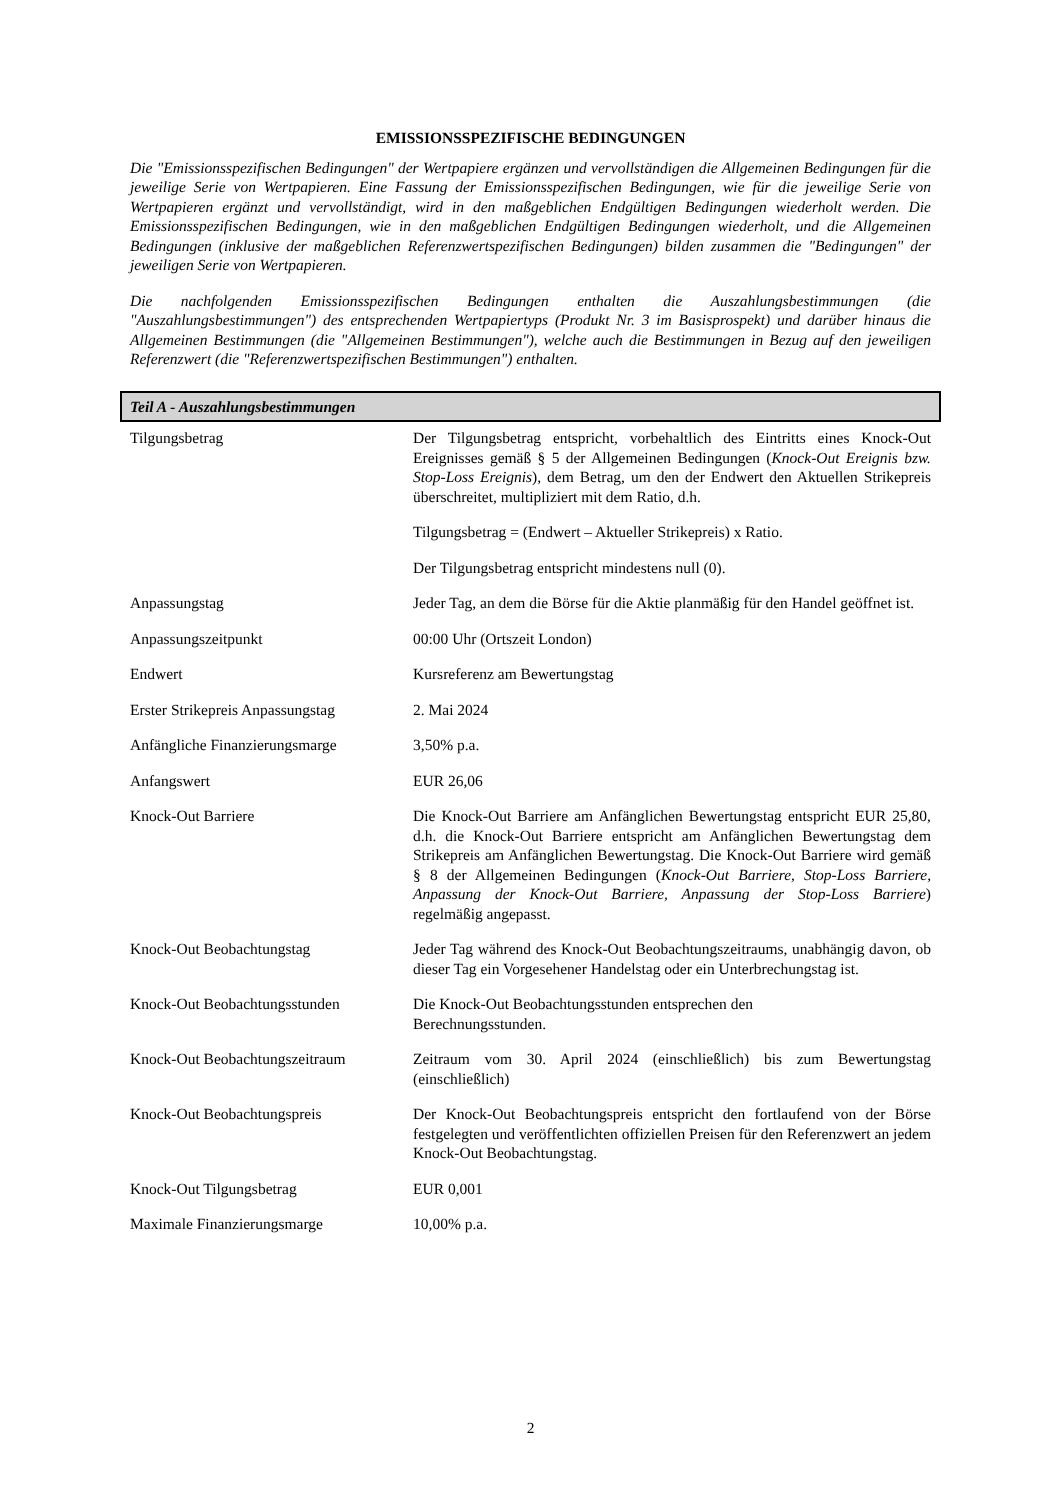EMISSIONSSPEZIFISCHE BEDINGUNGEN
Die "Emissionsspezifischen Bedingungen" der Wertpapiere ergänzen und vervollständigen die Allgemeinen Bedingungen für die jeweilige Serie von Wertpapieren. Eine Fassung der Emissionsspezifischen Bedingungen, wie für die jeweilige Serie von Wertpapieren ergänzt und vervollständigt, wird in den maßgeblichen Endgültigen Bedingungen wiederholt werden. Die Emissionsspezifischen Bedingungen, wie in den maßgeblichen Endgültigen Bedingungen wiederholt, und die Allgemeinen Bedingungen (inklusive der maßgeblichen Referenzwertspezifischen Bedingungen) bilden zusammen die "Bedingungen" der jeweiligen Serie von Wertpapieren.
Die nachfolgenden Emissionsspezifischen Bedingungen enthalten die Auszahlungsbestimmungen (die "Auszahlungsbestimmungen") des entsprechenden Wertpapiertyps (Produkt Nr. 3 im Basisprospekt) und darüber hinaus die Allgemeinen Bestimmungen (die "Allgemeinen Bestimmungen"), welche auch die Bestimmungen in Bezug auf den jeweiligen Referenzwert (die "Referenzwertspezifischen Bestimmungen") enthalten.
Teil A - Auszahlungsbestimmungen
| Tilgungsbetrag | Der Tilgungsbetrag entspricht, vorbehaltlich des Eintritts eines Knock-Out Ereignisses gemäß § 5 der Allgemeinen Bedingungen ( Knock-Out Ereignis bzw. Stop-Loss Ereignis ), dem Betrag, um den der Endwert den Aktuellen Strikepreis überschreitet, multipliziert mit dem Ratio, d.h. Tilgungsbetrag = (Endwert – Aktueller Strikepreis) x Ratio. Der Tilgungsbetrag entspricht mindestens null (0). |
| Anpassungstag | Jeder Tag, an dem die Börse für die Aktie planmäßig für den Handel geöffnet ist. |
| Anpassungszeitpunkt | 00:00 Uhr (Ortszeit London) |
| Endwert | Kursreferenz am Bewertungstag |
| Erster Strikepreis Anpassungstag | 2. Mai 2024 |
| Anfängliche Finanzierungsmarge | 3,50% p.a. |
| Anfangswert | EUR 26,06 |
| Knock-Out Barriere | Die Knock-Out Barriere am Anfänglichen Bewertungstag entspricht EUR 25,80, d.h. die Knock-Out Barriere entspricht am Anfänglichen Bewertungstag dem Strikepreis am Anfänglichen Bewertungstag. Die Knock-Out Barriere wird gemäß § 8 der Allgemeinen Bedingungen ( Knock-Out Barriere, Stop-Loss Barriere, Anpassung der Knock-Out Barriere, Anpassung der Stop-Loss Barriere ) regelmäßig angepasst. |
| Knock-Out Beobachtungstag | Jeder Tag während des Knock-Out Beobachtungszeitraums, unabhängig davon, ob dieser Tag ein Vorgesehener Handelstag oder ein Unterbrechungstag ist. |
| Knock-Out Beobachtungsstunden | Die Knock-Out Beobachtungsstunden entsprechen den Berechnungsstunden. |
| Knock-Out Beobachtungszeitraum | Zeitraum vom 30. April 2024 (einschließlich) bis zum Bewertungstag (einschließlich) |
| Knock-Out Beobachtungspreis | Der Knock-Out Beobachtungspreis entspricht den fortlaufend von der Börse festgelegten und veröffentlichten offiziellen Preisen für den Referenzwert an jedem Knock-Out Beobachtungstag. |
| Knock-Out Tilgungsbetrag | EUR 0,001 |
| Maximale Finanzierungsmarge | 10,00% p.a. |
2